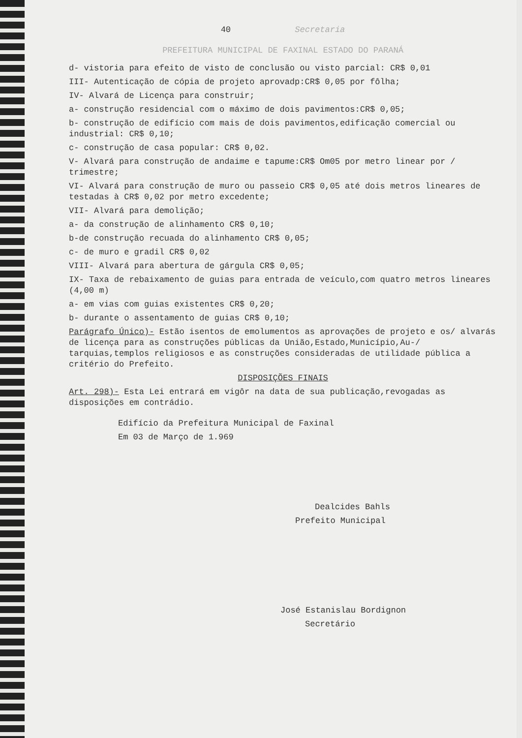40 Secretaria
PREFEITURA MUNICIPAL DE FAXINAL ESTADO DO PARANÁ
d- vistoria para efeito de visto de conclusão ou visto parcial: CR$ 0,01
III- Autenticação de cópia de projeto aprovadp:CR$ 0,05 por fôlha;
IV- Alvará de Licença para construir;
a- construção residencial com o máximo de dois pavimentos:CR$ 0,05;
b- construção de edifício com mais de dois pavimentos,edificação comercial ou industrial: CR$ 0,10;
c- construção de casa popular: CR$ 0,02.
V- Alvará para construção de andaime e tapume:CR$ Om05 por metro linear por / trimestre;
VI- Alvará para construção de muro ou passeio CR$ 0,05 até dois metros lineares de testadas à CR$ 0,02 por metro excedente;
VII- Alvará para demolição;
a- da construção de alinhamento CR$ 0,10;
b-de construção recuada do alinhamento CR$ 0,05;
c- de muro e gradil CR$ 0,02
VIII- Alvará para abertura de gárgula CR$ 0,05;
IX- Taxa de rebaixamento de guias para entrada de veículo,com quatro metros lineares (4,00 m)
a- em vias com guias existentes CR$ 0,20;
b- durante o assentamento de guias CR$ 0,10;
Parágrafo Único)- Estão isentos de emolumentos as aprovações de projeto e os/ alvarás de licença para as construções públicas da União,Estado,Município,Au-/ tarquias,templos religiosos e as construções consideradas de utilidade pública a critério do Prefeito.
DISPOSIÇÕES FINAIS
Art. 298)- Esta Lei entrará em vigôr na data de sua publicação,revogadas as disposições em contrádio.
Edifício da Prefeitura Municipal de Faxinal
Em 03 de Março de 1.969
Dealcides Bahls
Prefeito Municipal
José Estanislau Bordignon
Secretário